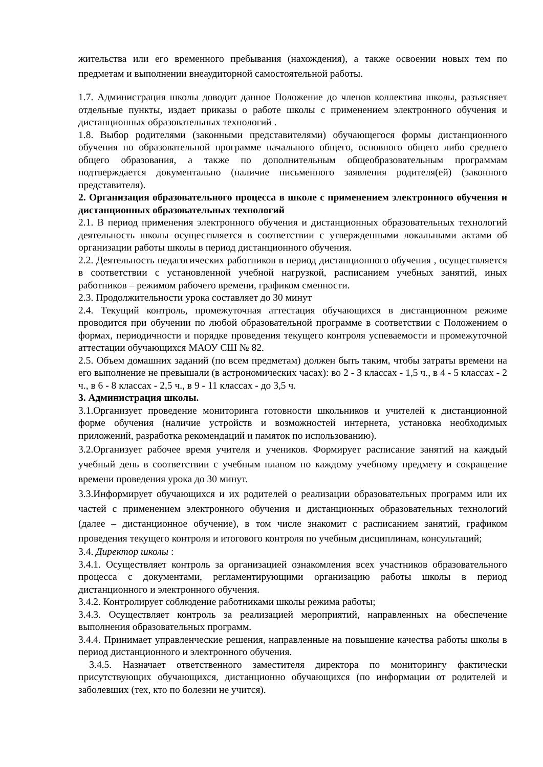жительства или его временного пребывания (нахождения), а также освоении новых тем по предметам и выполнении внеаудиторной самостоятельной работы.
1.7. Администрация школы доводит данное Положение до членов коллектива школы, разъясняет отдельные пункты, издает приказы о работе школы с применением электронного обучения и дистанционных образовательных технологий .
1.8. Выбор родителями (законными представителями) обучающегося формы дистанционного обучения по образовательной программе начального общего, основного общего либо среднего общего образования, а также по дополнительным общеобразовательным программам подтверждается документально (наличие письменного заявления родителя(ей) (законного представителя).
2. Организация образовательного процесса в школе с применением электронного обучения и дистанционных образовательных технологий
2.1. В период применения электронного обучения и дистанционных образовательных технологий деятельность школы осуществляется в соответствии с утвержденными локальными актами об организации работы школы в период дистанционного обучения.
2.2. Деятельность педагогических работников в период дистанционного обучения , осуществляется в соответствии с установленной учебной нагрузкой, расписанием учебных занятий, иных работников – режимом рабочего времени, графиком сменности.
2.3. Продолжительности урока составляет до 30 минут
2.4. Текущий контроль, промежуточная аттестация обучающихся в дистанционном режиме проводится при обучении по любой образовательной программе в соответствии с Положением о формах, периодичности и порядке проведения текущего контроля успеваемости и промежуточной аттестации обучающихся МАОУ СШ № 82.
2.5. Объем домашних заданий (по всем предметам) должен быть таким, чтобы затраты времени на его выполнение не превышали (в астрономических часах): во 2 - 3 классах - 1,5 ч., в 4 - 5 классах - 2 ч., в 6 - 8 классах - 2,5 ч., в 9 - 11 классах - до 3,5 ч.
3. Администрация школы.
3.1.Организует проведение мониторинга готовности школьников и учителей к дистанционной форме обучения (наличие устройств и возможностей интернета, установка необходимых приложений, разработка рекомендаций и памяток по использованию).
3.2.Организует рабочее время учителя и учеников. Формирует расписание занятий на каждый учебный день в соответствии с учебным планом по каждому учебному предмету и сокращение времени проведения урока до 30 минут.
3.3.Информирует обучающихся и их родителей о реализации образовательных программ или их частей с применением электронного обучения и дистанционных образовательных технологий (далее – дистанционное обучение), в том числе знакомит с расписанием занятий, графиком проведения текущего контроля и итогового контроля по учебным дисциплинам, консультаций;
3.4. Директор школы :
3.4.1. Осуществляет контроль за организацией ознакомления всех участников образовательного процесса с документами, регламентирующими организацию работы школы в период дистанционного и электронного обучения.
3.4.2. Контролирует соблюдение работниками школы режима работы;
3.4.3. Осуществляет контроль за реализацией мероприятий, направленных на обеспечение выполнения образовательных программ.
3.4.4. Принимает управленческие решения, направленные на повышение качества работы школы в период дистанционного и электронного обучения.
3.4.5. Назначает ответственного заместителя директора по мониторингу фактически присутствующих обучающихся, дистанционно обучающихся (по информации от родителей и заболевших (тех, кто по болезни не учится).